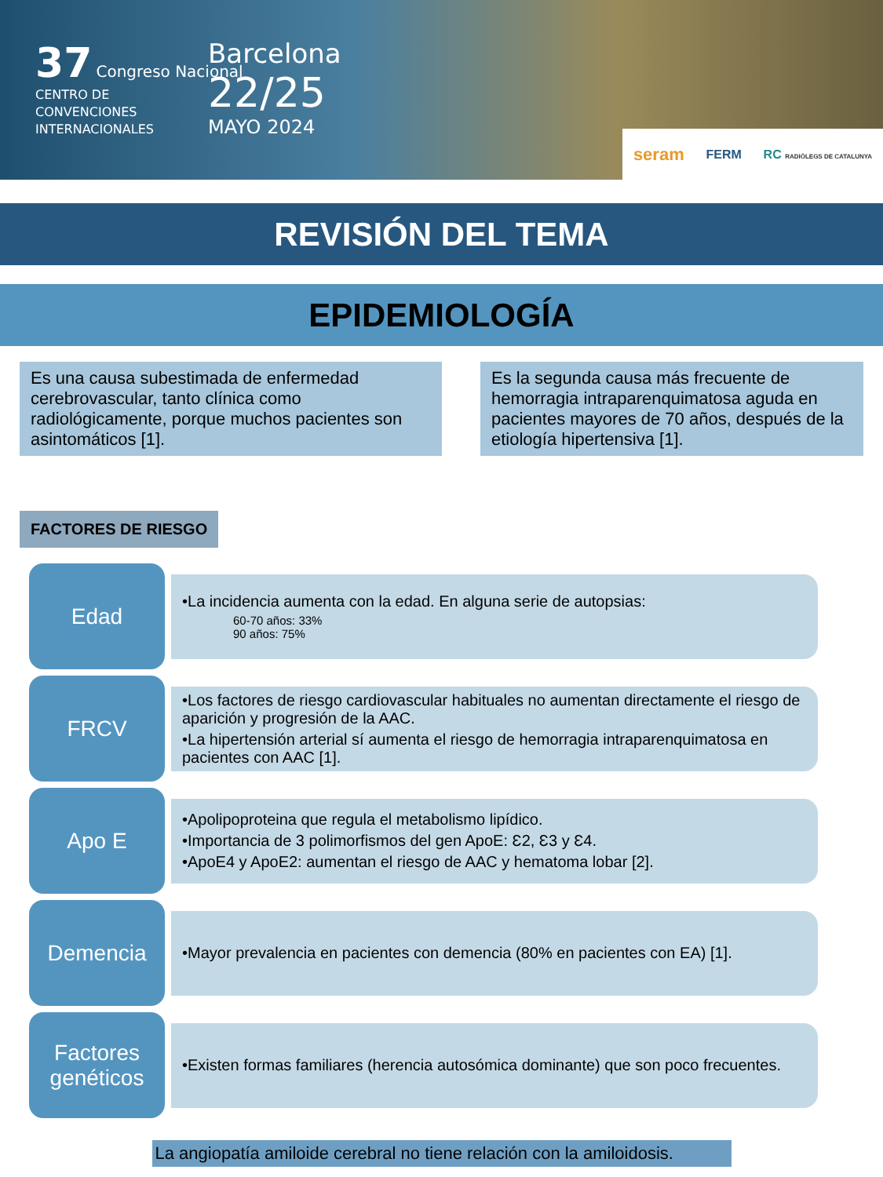37 Congreso Nacional
CENTRO DE
CONVENCIONES
INTERNACIONALES
Barcelona
22/25
MAYO 2024
seram FERM RC RADIÒLEGS DE CATALUNYA
REVISIÓN DEL TEMA
EPIDEMIOLOGÍA
Es una causa subestimada de enfermedad cerebrovascular, tanto clínica como radiológicamente, porque muchos pacientes son asintomáticos [1].
Es la segunda causa más frecuente de hemorragia intraparenquimatosa aguda en pacientes mayores de 70 años, después de la etiología hipertensiva [1].
FACTORES DE RIESGO
Edad
•La incidencia aumenta con la edad. En alguna serie de autopsias:
60-70 años: 33%
90 años: 75%
FRCV
•Los factores de riesgo cardiovascular habituales no aumentan directamente el riesgo de aparición y progresión de la AAC.
•La hipertensión arterial sí aumenta el riesgo de hemorragia intraparenquimatosa en pacientes con AAC [1].
Apo E
•Apolipoproteina que regula el metabolismo lipídico.
•Importancia de 3 polimorfismos del gen ApoE: Ɛ2, Ɛ3 y Ɛ4.
•ApoE4 y ApoE2: aumentan el riesgo de AAC y hematoma lobar [2].
Demencia
•Mayor prevalencia en pacientes con demencia (80% en pacientes con EA) [1].
Factores genéticos
•Existen formas familiares (herencia autosómica dominante) que son poco frecuentes.
La angiopatía amiloide cerebral no tiene relación con la amiloidosis.